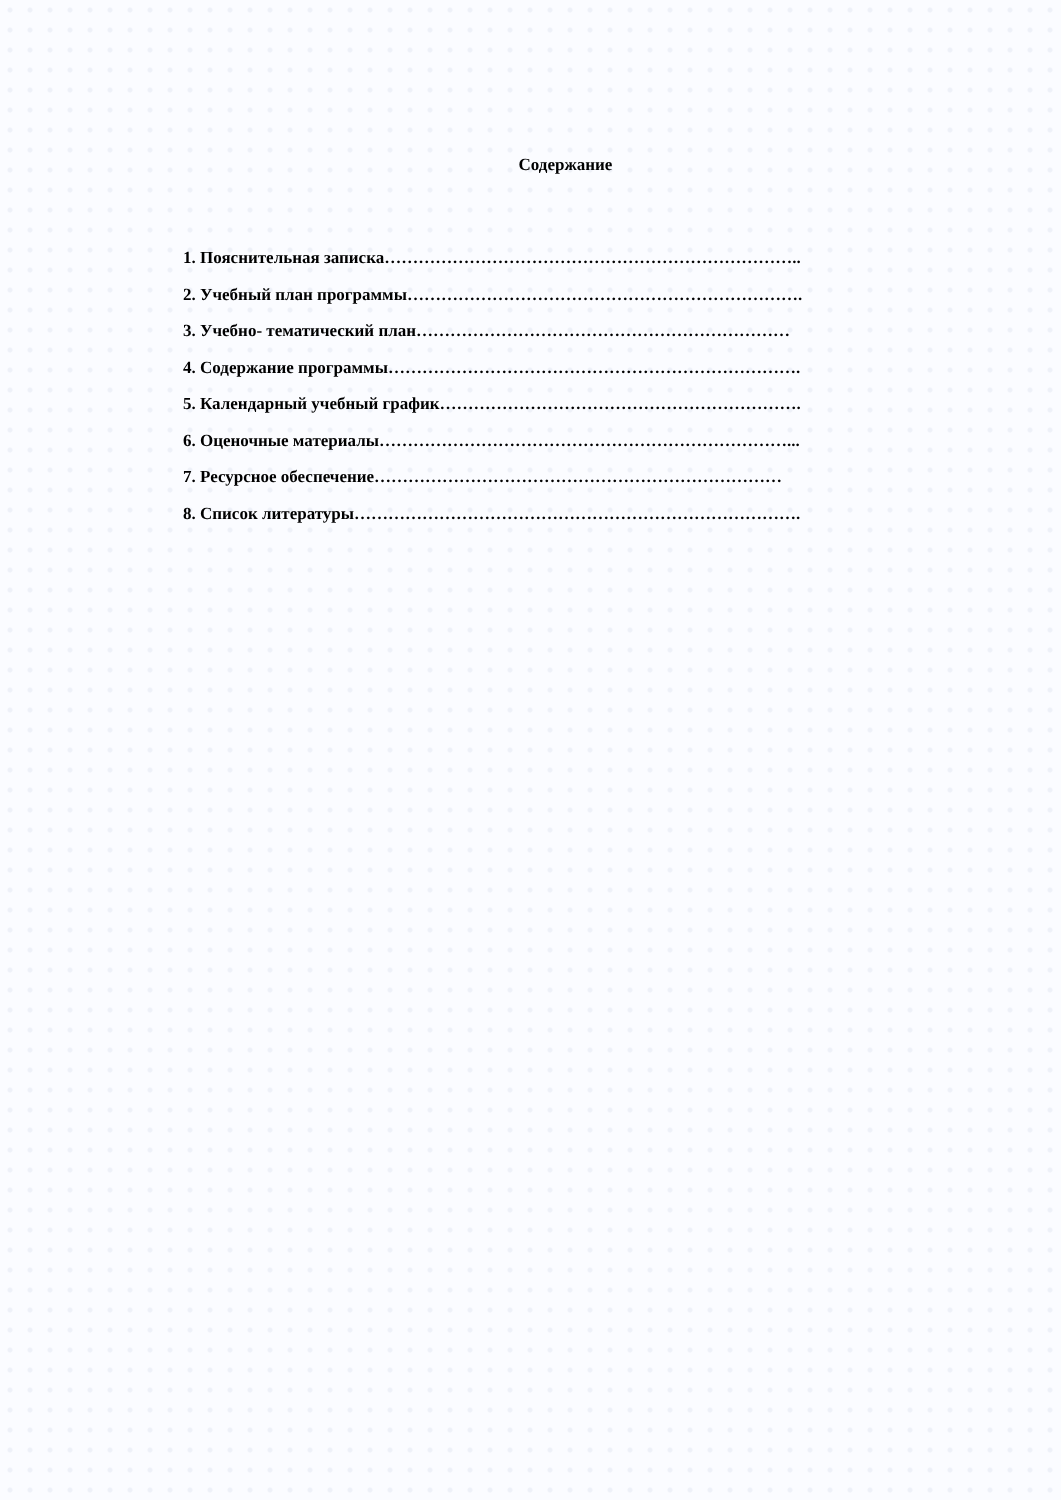Содержание
1. Пояснительная записка………………………………………………………………..
2. Учебный план программы…………………………………………………………….
3. Учебно- тематический план…………………………………………………………
4. Содержание программы……………………………………………………………….
5. Календарный учебный график……………………………………………………….
6. Оценочные материалы………………………………………………………………...
7. Ресурсное обеспечение………………………………………………………………
8. Список литературы…………………………………………………………………….